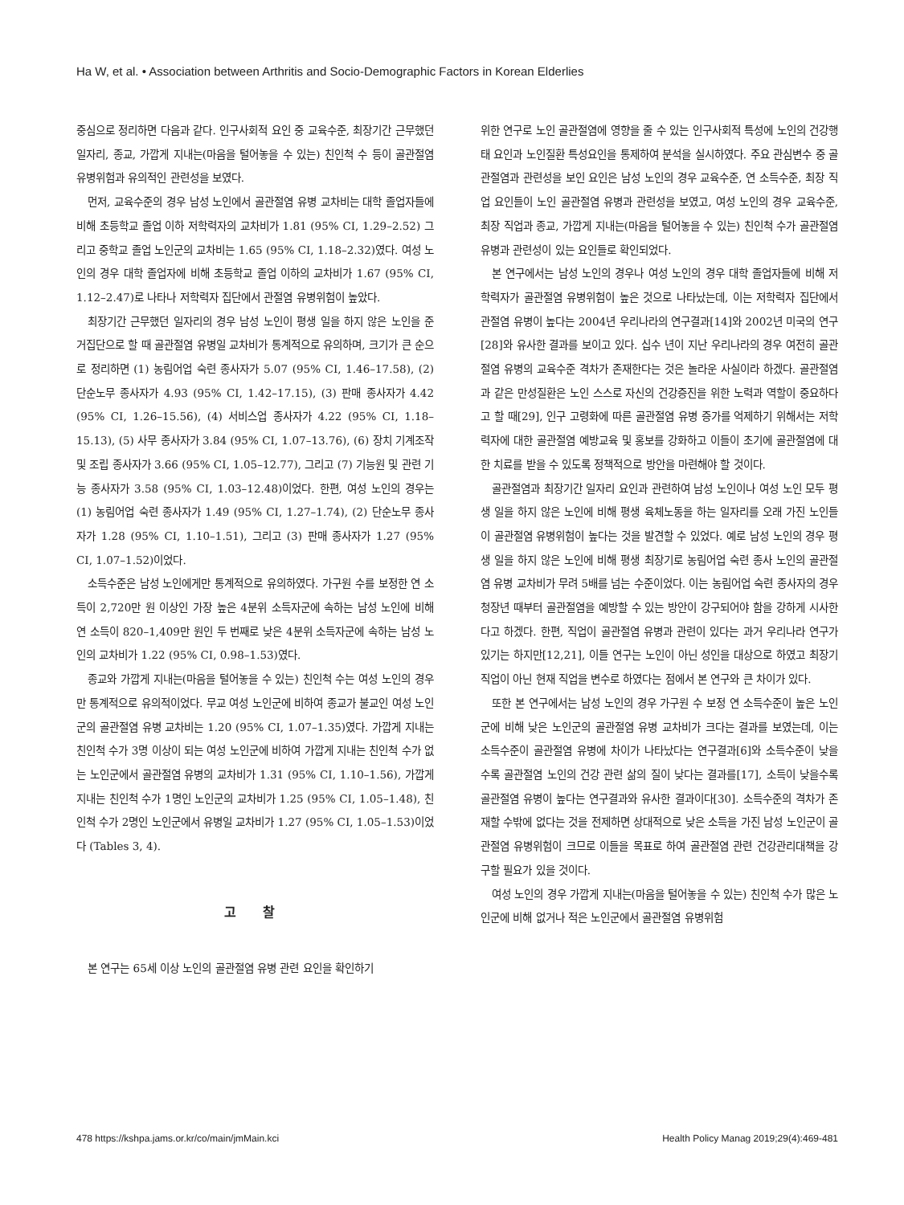Ha W, et al. • Association between Arthritis and Socio-Demographic Factors in Korean Elderlies
중심으로 정리하면 다음과 같다. 인구사회적 요인 중 교육수준, 최장기간 근무했던 일자리, 종교, 가깝게 지내는(마음을 털어놓을 수 있는) 친인척 수 등이 골관절염 유병위험과 유의적인 관련성을 보였다.
먼저, 교육수준의 경우 남성 노인에서 골관절염 유병 교차비는 대학 졸업자들에 비해 초등학교 졸업 이하 저학력자의 교차비가 1.81 (95% CI, 1.29–2.52) 그리고 중학교 졸업 노인군의 교차비는 1.65 (95% CI, 1.18–2.32)였다. 여성 노인의 경우 대학 졸업자에 비해 초등학교 졸업 이하의 교차비가 1.67 (95% CI, 1.12–2.47)로 나타나 저학력자 집단에서 관절염 유병위험이 높았다.
최장기간 근무했던 일자리의 경우 남성 노인이 평생 일을 하지 않은 노인을 준거집단으로 할 때 골관절염 유병일 교차비가 통계적으로 유의하며, 크기가 큰 순으로 정리하면 (1) 농림어업 숙련 종사자가 5.07 (95% CI, 1.46–17.58), (2) 단순노무 종사자가 4.93 (95% CI, 1.42–17.15), (3) 판매 종사자가 4.42 (95% CI, 1.26–15.56), (4) 서비스업 종사자가 4.22 (95% CI, 1.18–15.13), (5) 사무 종사자가 3.84 (95% CI, 1.07–13.76), (6) 장치 기계조작 및 조립 종사자가 3.66 (95% CI, 1.05–12.77), 그리고 (7) 기능원 및 관련 기능 종사자가 3.58 (95% CI, 1.03–12.48)이었다. 한편, 여성 노인의 경우는 (1) 농림어업 숙련 종사자가 1.49 (95% CI, 1.27–1.74), (2) 단순노무 종사자가 1.28 (95% CI, 1.10–1.51), 그리고 (3) 판매 종사자가 1.27 (95% CI, 1.07–1.52)이었다.
소득수준은 남성 노인에게만 통계적으로 유의하였다. 가구원 수를 보정한 연 소득이 2,720만 원 이상인 가장 높은 4분위 소득자군에 속하는 남성 노인에 비해 연 소득이 820–1,409만 원인 두 번째로 낮은 4분위 소득자군에 속하는 남성 노인의 교차비가 1.22 (95% CI, 0.98–1.53)였다.
종교와 가깝게 지내는(마음을 털어놓을 수 있는) 친인척 수는 여성 노인의 경우만 통계적으로 유의적이었다. 무교 여성 노인군에 비하여 종교가 불교인 여성 노인군의 골관절염 유병 교차비는 1.20 (95% CI, 1.07–1.35)였다. 가깝게 지내는 친인척 수가 3명 이상이 되는 여성 노인군에 비하여 가깝게 지내는 친인척 수가 없는 노인군에서 골관절염 유병의 교차비가 1.31 (95% CI, 1.10–1.56), 가깝게 지내는 친인척 수가 1명인 노인군의 교차비가 1.25 (95% CI, 1.05–1.48), 친인척 수가 2명인 노인군에서 유병일 교차비가 1.27 (95% CI, 1.05–1.53)이었다 (Tables 3, 4).
고 찰
본 연구는 65세 이상 노인의 골관절염 유병 관련 요인을 확인하기
위한 연구로 노인 골관절염에 영향을 줄 수 있는 인구사회적 특성에 노인의 건강행태 요인과 노인질환 특성요인을 통제하여 분석을 실시하였다. 주요 관심변수 중 골관절염과 관련성을 보인 요인은 남성 노인의 경우 교육수준, 연 소득수준, 최장 직업 요인들이 노인 골관절염 유병과 관련성을 보였고, 여성 노인의 경우 교육수준, 최장 직업과 종교, 가깝게 지내는(마음을 털어놓을 수 있는) 친인척 수가 골관절염 유병과 관련성이 있는 요인들로 확인되었다.
본 연구에서는 남성 노인의 경우나 여성 노인의 경우 대학 졸업자들에 비해 저학력자가 골관절염 유병위험이 높은 것으로 나타났는데, 이는 저학력자 집단에서 관절염 유병이 높다는 2004년 우리나라의 연구결과[14]와 2002년 미국의 연구[28]와 유사한 결과를 보이고 있다. 십수 년이 지난 우리나라의 경우 여전히 골관절염 유병의 교육수준 격차가 존재한다는 것은 놀라운 사실이라 하겠다. 골관절염과 같은 만성질환은 노인 스스로 자신의 건강증진을 위한 노력과 역할이 중요하다고 할 때[29], 인구 고령화에 따른 골관절염 유병 증가를 억제하기 위해서는 저학력자에 대한 골관절염 예방교육 및 홍보를 강화하고 이들이 초기에 골관절염에 대한 치료를 받을 수 있도록 정책적으로 방안을 마련해야 할 것이다.
골관절염과 최장기간 일자리 요인과 관련하여 남성 노인이나 여성 노인 모두 평생 일을 하지 않은 노인에 비해 평생 육체노동을 하는 일자리를 오래 가진 노인들이 골관절염 유병위험이 높다는 것을 발견할 수 있었다. 예로 남성 노인의 경우 평생 일을 하지 않은 노인에 비해 평생 최장기로 농림어업 숙련 종사 노인의 골관절염 유병 교차비가 무려 5배를 넘는 수준이었다. 이는 농림어업 숙련 종사자의 경우 청장년 때부터 골관절염을 예방할 수 있는 방안이 강구되어야 함을 강하게 시사한다고 하겠다. 한편, 직업이 골관절염 유병과 관련이 있다는 과거 우리나라 연구가 있기는 하지만[12,21], 이들 연구는 노인이 아닌 성인을 대상으로 하였고 최장기 직업이 아닌 현재 직업을 변수로 하였다는 점에서 본 연구와 큰 차이가 있다.
또한 본 연구에서는 남성 노인의 경우 가구원 수 보정 연 소득수준이 높은 노인군에 비해 낮은 노인군의 골관절염 유병 교차비가 크다는 결과를 보였는데, 이는 소득수준이 골관절염 유병에 차이가 나타났다는 연구결과[6]와 소득수준이 낮을수록 골관절염 노인의 건강 관련 삶의 질이 낮다는 결과를[17], 소득이 낮을수록 골관절염 유병이 높다는 연구결과와 유사한 결과이다[30]. 소득수준의 격차가 존재할 수밖에 없다는 것을 전제하면 상대적으로 낮은 소득을 가진 남성 노인군이 골관절염 유병위험이 크므로 이들을 목표로 하여 골관절염 관련 건강관리대책을 강구할 필요가 있을 것이다.
여성 노인의 경우 가깝게 지내는(마음을 털어놓을 수 있는) 친인척 수가 많은 노인군에 비해 없거나 적은 노인군에서 골관절염 유병위험
478 https://kshpa.jams.or.kr/co/main/jmMain.kci Health Policy Manag 2019;29(4):469-481